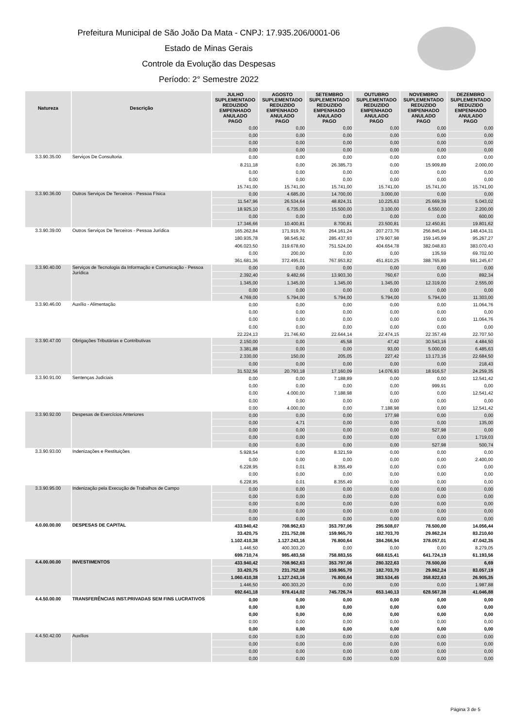Prefeitura Municipal de São João Da Mata - CNPJ: 17.935.206/0001-06
Estado de Minas Gerais
Controle da Evolução das Despesas
Período: 2° Semestre 2022
| Natureza | Descrição | JULHO SUPLEMENTADO REDUZIDO EMPENHADO ANULADO PAGO | AGOSTO SUPLEMENTADO REDUZIDO EMPENHADO ANULADO PAGO | SETEMBRO SUPLEMENTADO REDUZIDO EMPENHADO ANULADO PAGO | OUTUBRO SUPLEMENTADO REDUZIDO EMPENHADO ANULADO PAGO | NOVEMBRO SUPLEMENTADO REDUZIDO EMPENHADO ANULADO PAGO | DEZEMBRO SUPLEMENTADO REDUZIDO EMPENHADO ANULADO PAGO |
| --- | --- | --- | --- | --- | --- | --- | --- |
| | | 0,00 | 0,00 | 0,00 | 0,00 | 0,00 | 0,00 |
| | | 0,00 | 0,00 | 0,00 | 0,00 | 0,00 | 0,00 |
| | | 0,00 | 0,00 | 0,00 | 0,00 | 0,00 | 0,00 |
| | | 0,00 | 0,00 | 0,00 | 0,00 | 0,00 | 0,00 |
| 3.3.90.35.00 | Serviços De Consultoria | 0,00 | 0,00 | 0,00 | 0,00 | 0,00 | 0,00 |
| | | 8.211,18 | 0,00 | 26.385,73 | 0,00 | 15.909,89 | 2.000,00 |
| | | 0,00 | 0,00 | 0,00 | 0,00 | 0,00 | 0,00 |
| | | 0,00 | 0,00 | 0,00 | 0,00 | 0,00 | 0,00 |
| | | 15.741,00 | 15.741,00 | 15.741,00 | 15.741,00 | 15.741,00 | 15.741,00 |
| 3.3.90.36.00 | Outros Serviços De Terceiros - Pessoa Física | 0,00 | 4.685,00 | 14.700,00 | 3.000,00 | 0,00 | 0,00 |
| | | 11.547,96 | 26.534,64 | 48.824,31 | 10.225,63 | 25.669,39 | 5.043,02 |
| | | 18.925,10 | 6.735,00 | 15.500,00 | 3.100,00 | 6.550,00 | 2.200,00 |
| | | 0,00 | 0,00 | 0,00 | 0,00 | 0,00 | 600,00 |
| | | 17.346,66 | 10.400,81 | 8.700,81 | 23.500,81 | 12.450,81 | 19.801,62 |
| 3.3.90.39.00 | Outros Serviços De Terceiros - Pessoa Jurídica | 165.262,84 | 171.919,76 | 264.161,24 | 207.273,76 | 256.845,04 | 148.434,31 |
| | | 180.935,78 | 98.545,92 | 285.437,93 | 179.907,98 | 159.145,99 | 95.267,27 |
| | | 406.023,50 | 319.678,60 | 751.524,00 | 404.654,78 | 382.048,83 | 383.070,43 |
| | | 0,00 | 200,00 | 0,00 | 0,00 | 135,59 | 69.702,00 |
| | | 361.681,36 | 372.495,01 | 767.953,82 | 451.810,25 | 388.765,89 | 591.245,67 |
| 3.3.90.40.00 | Serviços de Tecnologia da Informação e Comunicação - Pessoa Jurídica | 0,00 | 0,00 | 0,00 | 0,00 | 0,00 | 0,00 |
| | | 2.392,40 | 9.482,66 | 13.903,30 | 760,67 | 0,00 | 892,34 |
| | | 1.345,00 | 1.345,00 | 1.345,00 | 1.345,00 | 12.319,00 | 2.555,00 |
| | | 0,00 | 0,00 | 0,00 | 0,00 | 0,00 | 0,00 |
| | | 4.769,00 | 5.794,00 | 5.794,00 | 5.794,00 | 5.794,00 | 11.303,00 |
| 3.3.90.46.00 | Auxílio - Alimentação | 0,00 | 0,00 | 0,00 | 0,00 | 0,00 | 11.064,76 |
| | | 0,00 | 0,00 | 0,00 | 0,00 | 0,00 | 0,00 |
| | | 0,00 | 0,00 | 0,00 | 0,00 | 0,00 | 11.064,76 |
| | | 0,00 | 0,00 | 0,00 | 0,00 | 0,00 | 0,00 |
| | | 22.224,13 | 21.746,60 | 22.644,14 | 22.474,15 | 22.357,49 | 22.707,50 |
| 3.3.90.47.00 | Obrigações Tributárias e Contributivas | 2.150,00 | 0,00 | 45,58 | 47,42 | 30.543,16 | 4.484,50 |
| | | 3.381,88 | 0,00 | 0,00 | 93,00 | 5.000,00 | 6.485,63 |
| | | 2.330,00 | 150,00 | 205,05 | 227,42 | 13.173,16 | 22.684,50 |
| | | 0,00 | 0,00 | 0,00 | 0,00 | 0,00 | 218,43 |
| | | 31.532,56 | 20.793,18 | 17.160,09 | 14.076,93 | 18.916,57 | 24.259,35 |
| 3.3.90.91.00 | Sentenças Judiciais | 0,00 | 0,00 | 7.188,89 | 0,00 | 0,00 | 12.541,42 |
| | | 0,00 | 0,00 | 0,00 | 0,00 | 999,91 | 0,00 |
| | | 0,00 | 4.000,00 | 7.188,98 | 0,00 | 0,00 | 12.541,42 |
| | | 0,00 | 0,00 | 0,00 | 0,00 | 0,00 | 0,00 |
| | | 0,00 | 4.000,00 | 0,00 | 7.188,98 | 0,00 | 12.541,42 |
| 3.3.90.92.00 | Despesas de Exercícios Anteriores | 0,00 | 0,00 | 0,00 | 177,98 | 0,00 | 0,00 |
| | | 0,00 | 4,71 | 0,00 | 0,00 | 0,00 | 135,00 |
| | | 0,00 | 0,00 | 0,00 | 0,00 | 527,98 | 0,00 |
| | | 0,00 | 0,00 | 0,00 | 0,00 | 0,00 | 1.719,03 |
| | | 0,00 | 0,00 | 0,00 | 0,00 | 527,98 | 500,74 |
| 3.3.90.93.00 | Indenizações e Restituições | 5.928,54 | 0,00 | 8.321,59 | 0,00 | 0,00 | 0,00 |
| | | 0,00 | 0,00 | 0,00 | 0,00 | 0,00 | 2.400,00 |
| | | 6.228,95 | 0,01 | 8.355,49 | 0,00 | 0,00 | 0,00 |
| | | 0,00 | 0,00 | 0,00 | 0,00 | 0,00 | 0,00 |
| | | 6.228,95 | 0,01 | 8.355,49 | 0,00 | 0,00 | 0,00 |
| 3.3.90.95.00 | Indenização pela Execução de Trabalhos de Campo | 0,00 | 0,00 | 0,00 | 0,00 | 0,00 | 0,00 |
| | | 0,00 | 0,00 | 0,00 | 0,00 | 0,00 | 0,00 |
| | | 0,00 | 0,00 | 0,00 | 0,00 | 0,00 | 0,00 |
| | | 0,00 | 0,00 | 0,00 | 0,00 | 0,00 | 0,00 |
| | | 0,00 | 0,00 | 0,00 | 0,00 | 0,00 | 0,00 |
| 4.0.00.00.00 | DESPESAS DE CAPITAL | 433.940,42 | 708.962,63 | 353.797,06 | 295.508,07 | 78.500,00 | 14.056,44 |
| | | 33.420,75 | 231.752,08 | 159.965,70 | 182.703,70 | 29.862,24 | 83.210,60 |
| | | 1.102.410,38 | 1.127.243,16 | 76.800,64 | 384.266,94 | 378.057,01 | 47.042,35 |
| | | 1.446,50 | 400.303,20 | 0,00 | 0,00 | 0,00 | 8.279,05 |
| | | 699.710,74 | 985.483,58 | 758.883,55 | 668.615,41 | 641.724,19 | 61.193,56 |
| 4.4.00.00.00 | INVESTIMENTOS | 433.940,42 | 708.962,63 | 353.797,06 | 280.322,63 | 78.500,00 | 6,69 |
| | | 33.420,75 | 231.752,08 | 159.965,70 | 182.703,70 | 29.862,24 | 83.057,19 |
| | | 1.060.410,38 | 1.127.243,16 | 76.800,64 | 383.534,45 | 358.822,63 | 26.905,35 |
| | | 1.446,50 | 400.303,20 | 0,00 | 0,00 | 0,00 | 1.987,88 |
| | | 692.641,18 | 978.414,02 | 745.726,74 | 653.140,13 | 628.567,38 | 41.046,88 |
| 4.4.50.00.00 | TRANSFERÊNCIAS INST.PRIVADAS SEM FINS LUCRATIVOS | 0,00 | 0,00 | 0,00 | 0,00 | 0,00 | 0,00 |
| | | 0,00 | 0,00 | 0,00 | 0,00 | 0,00 | 0,00 |
| | | 0,00 | 0,00 | 0,00 | 0,00 | 0,00 | 0,00 |
| | | 0,00 | 0,00 | 0,00 | 0,00 | 0,00 | 0,00 |
| | | 0,00 | 0,00 | 0,00 | 0,00 | 0,00 | 0,00 |
| 4.4.50.42.00 | Auxílios | 0,00 | 0,00 | 0,00 | 0,00 | 0,00 | 0,00 |
| | | 0,00 | 0,00 | 0,00 | 0,00 | 0,00 | 0,00 |
| | | 0,00 | 0,00 | 0,00 | 0,00 | 0,00 | 0,00 |
| | | 0,00 | 0,00 | 0,00 | 0,00 | 0,00 | 0,00 |
Página 3 de 5